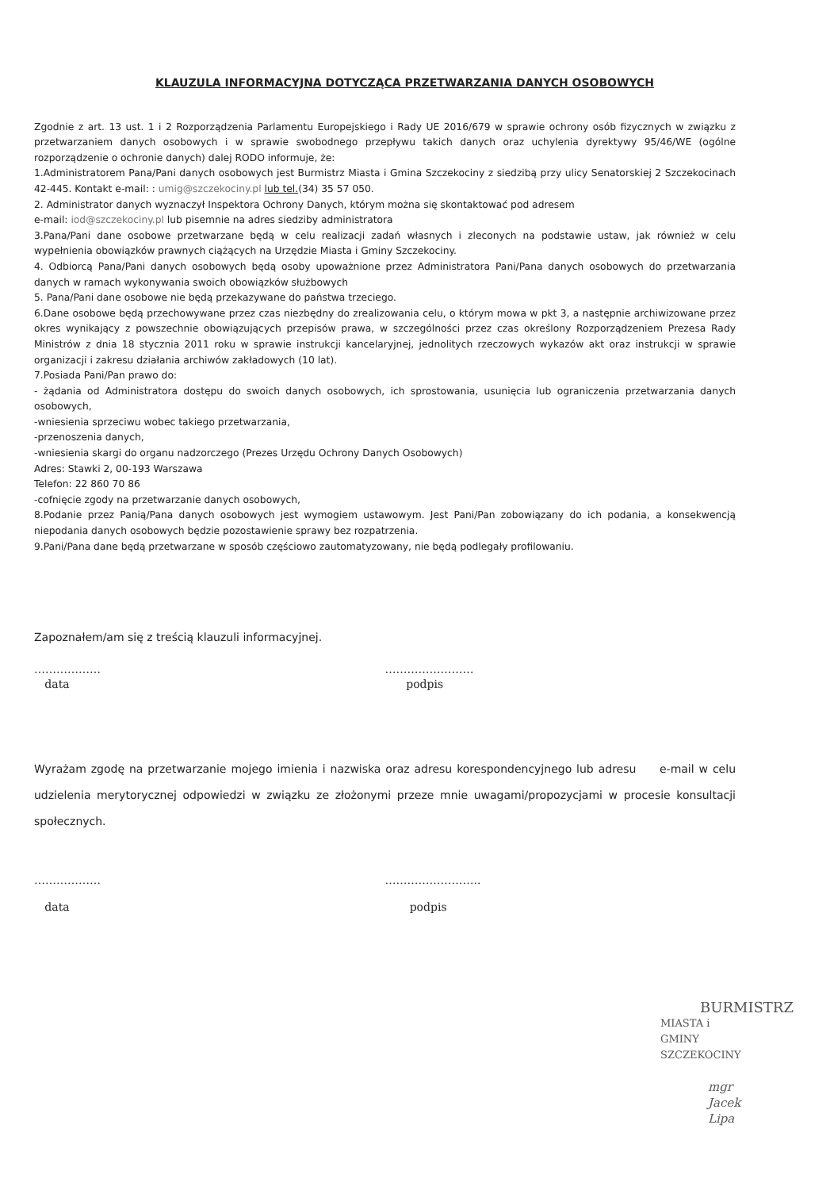KLAUZULA INFORMACYJNA DOTYCZĄCA PRZETWARZANIA DANYCH OSOBOWYCH
Zgodnie z art. 13 ust. 1 i 2 Rozporządzenia Parlamentu Europejskiego i Rady UE 2016/679 w sprawie ochrony osób fizycznych w związku z przetwarzaniem danych osobowych i w sprawie swobodnego przepływu takich danych oraz uchylenia dyrektywy 95/46/WE (ogólne rozporządzenie o ochronie danych) dalej RODO informuje, że:
1.Administratorem Pana/Pani danych osobowych jest Burmistrz Miasta i Gmina Szczekociny z siedzibą przy ulicy Senatorskiej 2 Szczekocinach 42-445. Kontakt e-mail: : umig@szczekociny.pl lub tel.(34) 35 57 050.
2. Administrator danych wyznaczył Inspektora Ochrony Danych, którym można się skontaktować pod adresem
e-mail: iod@szczekociny.pl lub pisemnie na adres siedziby administratora
3.Pana/Pani dane osobowe przetwarzane będą w celu realizacji zadań własnych i zleconych na podstawie ustaw, jak również w celu wypełnienia obowiązków prawnych ciążących na Urzędzie Miasta i Gminy Szczekociny.
4. Odbiorcą Pana/Pani danych osobowych będą osoby upoważnione przez Administratora Pani/Pana danych osobowych do przetwarzania danych w ramach wykonywania swoich obowiązków służbowych
5. Pana/Pani dane osobowe nie będą przekazywane do państwa trzeciego.
6.Dane osobowe będą przechowywane przez czas niezbędny do zrealizowania celu, o którym mowa w pkt 3, a następnie archiwizowane przez okres wynikający z powszechnie obowiązujących przepisów prawa, w szczególności przez czas określony Rozporządzeniem Prezesa Rady Ministrów z dnia 18 stycznia 2011 roku w sprawie instrukcji kancelaryjnej, jednolitych rzeczowych wykazów akt oraz instrukcji w sprawie organizacji i zakresu działania archiwów zakładowych (10 lat).
7.Posiada Pani/Pan prawo do:
- żądania od Administratora dostępu do swoich danych osobowych, ich sprostowania, usunięcia lub ograniczenia przetwarzania danych osobowych,
-wniesienia sprzeciwu wobec takiego przetwarzania,
-przenoszenia danych,
-wniesienia skargi do organu nadzorczego (Prezes Urzędu Ochrony Danych Osobowych)
Adres: Stawki 2, 00-193 Warszawa
Telefon: 22 860 70 86
-cofnięcie zgody na przetwarzanie danych osobowych,
8.Podanie przez Panią/Pana danych osobowych jest wymogiem ustawowym. Jest Pani/Pan zobowiązany do ich podania, a konsekwencją niepodania danych osobowych będzie pozostawienie sprawy bez rozpatrzenia.
9.Pani/Pana dane będą przetwarzane w sposób częściowo zautomatyzowany, nie będą podlegały profilowaniu.
Zapoznałem/am się z treścią klauzuli informacyjnej.
………………
data
……………………
podpis
Wyrażam zgodę na przetwarzanie mojego imienia i nazwiska oraz adresu korespondencyjnego lub adresu e-mail w celu udzielenia merytorycznej odpowiedzi w związku ze złożonymi przeze mnie uwagami/propozycjami w procesie konsultacji społecznych.
………………
data
……………………..
podpis
BURMISTRZ
MIASTA i GMINY SZCZEKOCINY
mgr Jacek Lipa